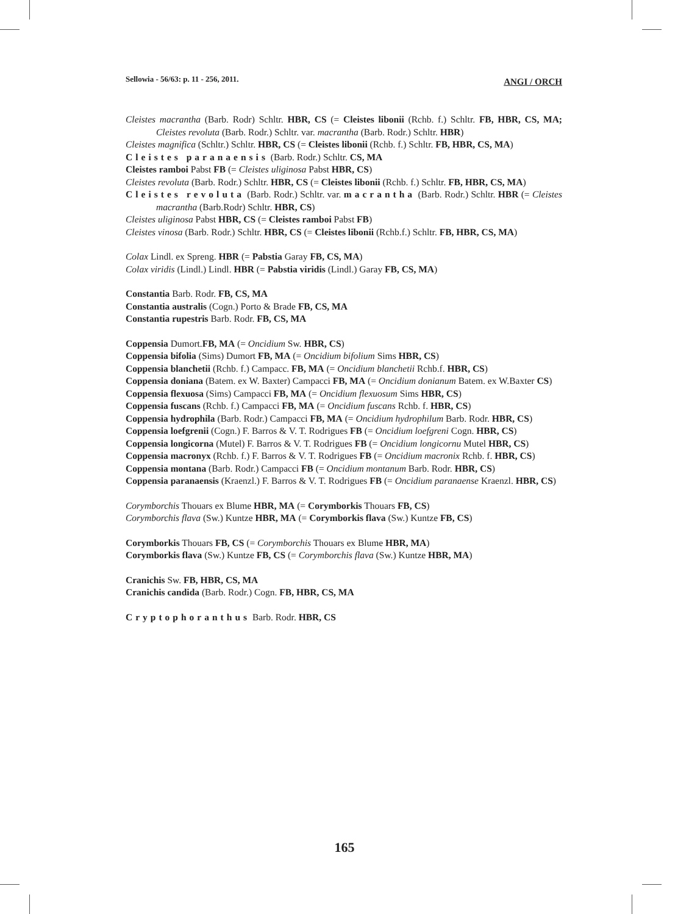Sellowia - 56/63: p. 11 - 256, 2011. ANGI / ORCH
Cleistes macrantha (Barb. Rodr) Schltr. HBR, CS (= Cleistes libonii (Rchb. f.) Schltr. FB, HBR, CS, MA; Cleistes revoluta (Barb. Rodr.) Schltr. var. macrantha (Barb. Rodr.) Schltr. HBR)
Cleistes magnifica (Schltr.) Schltr. HBR, CS (= Cleistes libonii (Rchb. f.) Schltr. FB, HBR, CS, MA)
Cleistes paranaensis (Barb. Rodr.) Schltr. CS, MA
Cleistes ramboi Pabst FB (= Cleistes uliginosa Pabst HBR, CS)
Cleistes revoluta (Barb. Rodr.) Schltr. HBR, CS (= Cleistes libonii (Rchb. f.) Schltr. FB, HBR, CS, MA)
Cleistes revoluta (Barb. Rodr.) Schltr. var. macrantha (Barb. Rodr.) Schltr. HBR (= Cleistes macrantha (Barb.Rodr) Schltr. HBR, CS)
Cleistes uliginosa Pabst HBR, CS (= Cleistes ramboi Pabst FB)
Cleistes vinosa (Barb. Rodr.) Schltr. HBR, CS (= Cleistes libonii (Rchb.f.) Schltr. FB, HBR, CS, MA)
Colax Lindl. ex Spreng. HBR (= Pabstia Garay FB, CS, MA)
Colax viridis (Lindl.) Lindl. HBR (= Pabstia viridis (Lindl.) Garay FB, CS, MA)
Constantia Barb. Rodr. FB, CS, MA
Constantia australis (Cogn.) Porto & Brade FB, CS, MA
Constantia rupestris Barb. Rodr. FB, CS, MA
Coppensia Dumort.FB, MA (= Oncidium Sw. HBR, CS)
Coppensia bifolia (Sims) Dumort FB, MA (= Oncidium bifolium Sims HBR, CS)
Coppensia blanchetii (Rchb. f.) Campacc. FB, MA (= Oncidium blanchetii Rchb.f. HBR, CS)
Coppensia doniana (Batem. ex W. Baxter) Campacci FB, MA (= Oncidium donianum Batem. ex W.Baxter CS)
Coppensia flexuosa (Sims) Campacci FB, MA (= Oncidium flexuosum Sims HBR, CS)
Coppensia fuscans (Rchb. f.) Campacci FB, MA (= Oncidium fuscans Rchb. f. HBR, CS)
Coppensia hydrophila (Barb. Rodr.) Campacci FB, MA (= Oncidium hydrophilum Barb. Rodr. HBR, CS)
Coppensia loefgrenii (Cogn.) F. Barros & V. T. Rodrigues FB (= Oncidium loefgreni Cogn. HBR, CS)
Coppensia longicorna (Mutel) F. Barros & V. T. Rodrigues FB (= Oncidium longicornu Mutel HBR, CS)
Coppensia macronyx (Rchb. f.) F. Barros & V. T. Rodrigues FB (= Oncidium macronix Rchb. f. HBR, CS)
Coppensia montana (Barb. Rodr.) Campacci FB (= Oncidium montanum Barb. Rodr. HBR, CS)
Coppensia paranaensis (Kraenzl.) F. Barros & V. T. Rodrigues FB (= Oncidium paranaense Kraenzl. HBR, CS)
Corymborchis Thouars ex Blume HBR, MA (= Corymborkis Thouars FB, CS)
Corymborchis flava (Sw.) Kuntze HBR, MA (= Corymborkis flava (Sw.) Kuntze FB, CS)
Corymborkis Thouars FB, CS (= Corymborchis Thouars ex Blume HBR, MA)
Corymborkis flava (Sw.) Kuntze FB, CS (= Corymborchis flava (Sw.) Kuntze HBR, MA)
Cranichis Sw. FB, HBR, CS, MA
Cranichis candida (Barb. Rodr.) Cogn. FB, HBR, CS, MA
Cryptophoranthus Barb. Rodr. HBR, CS
165